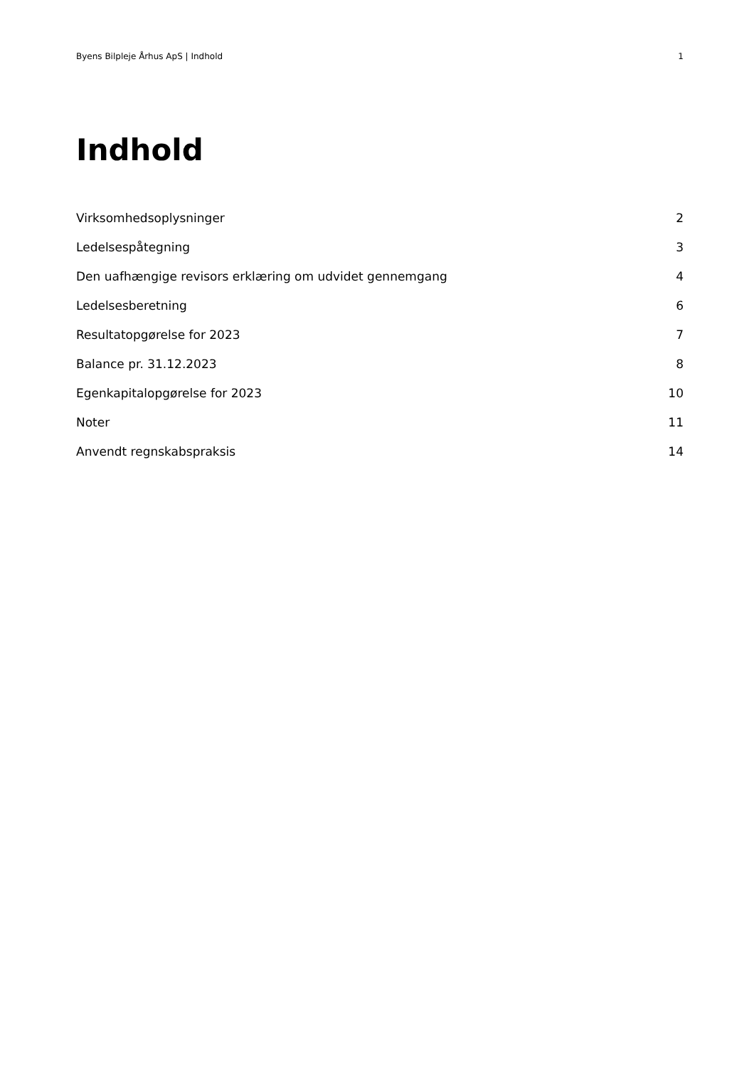Byens Bilpleje Århus ApS | Indhold 1
Indhold
Virksomhedsoplysninger 2
Ledelsespåtegning 3
Den uafhængige revisors erklæring om udvidet gennemgang 4
Ledelsesberetning 6
Resultatopgørelse for 2023 7
Balance pr. 31.12.2023 8
Egenkapitalopgørelse for 2023 10
Noter 11
Anvendt regnskabspraksis 14